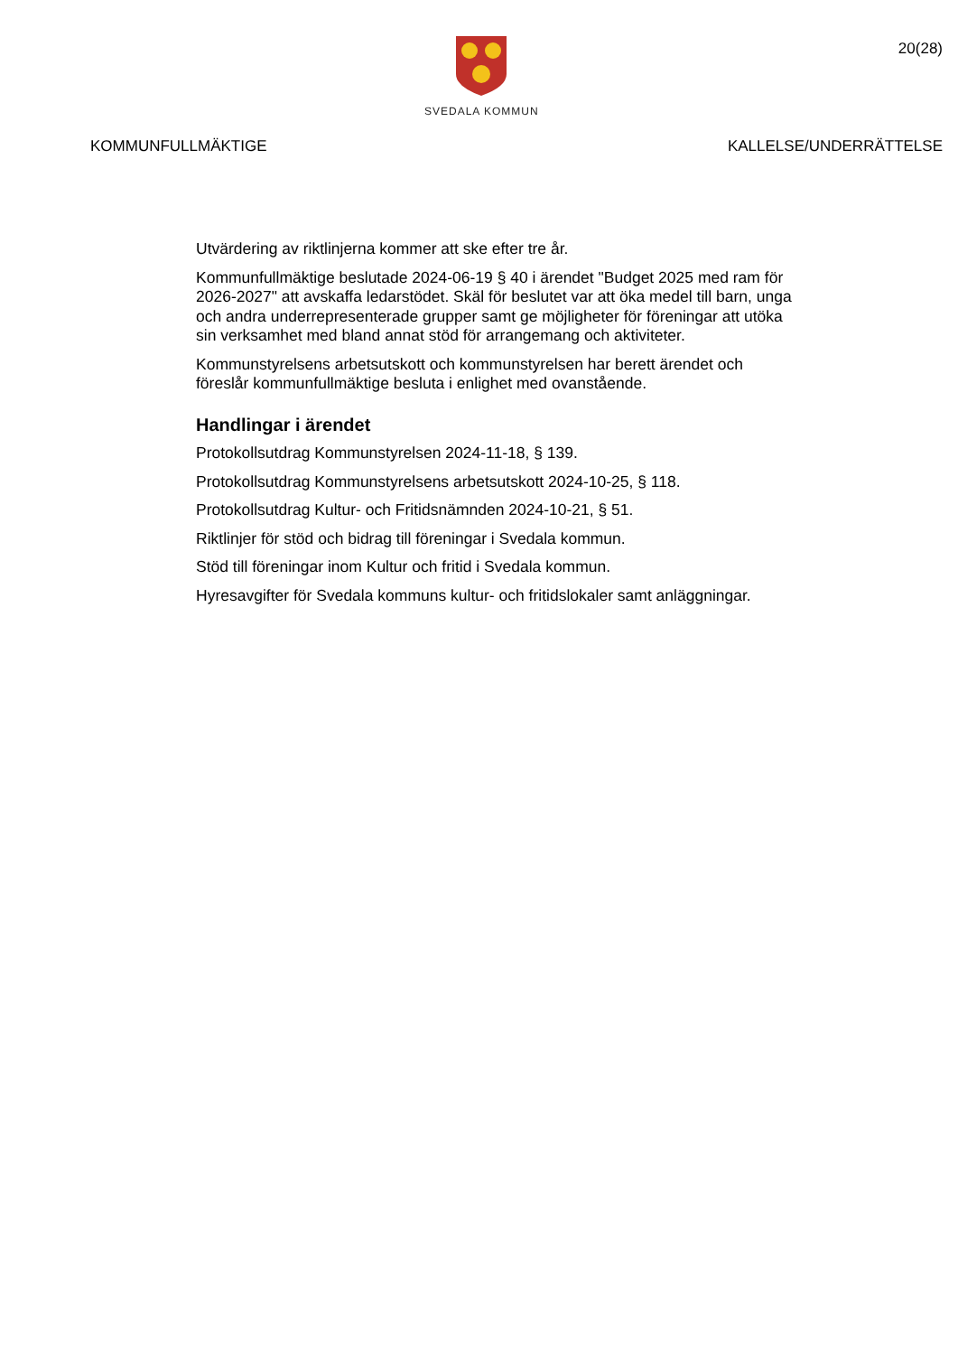SVEDALA KOMMUN
20(28)
KOMMUNFULLMÄKTIGE KALLELSE/UNDERRÄTTELSE
Utvärdering av riktlinjerna kommer att ske efter tre år.
Kommunfullmäktige beslutade 2024-06-19 § 40 i ärendet "Budget 2025 med ram för 2026-2027" att avskaffa ledarstödet. Skäl för beslutet var att öka medel till barn, unga och andra underrepresenterade grupper samt ge möjligheter för föreningar att utöka sin verksamhet med bland annat stöd för arrangemang och aktiviteter.
Kommunstyrelsens arbetsutskott och kommunstyrelsen har berett ärendet och föreslår kommunfullmäktige besluta i enlighet med ovanstående.
Handlingar i ärendet
Protokollsutdrag Kommunstyrelsen 2024-11-18, § 139.
Protokollsutdrag Kommunstyrelsens arbetsutskott 2024-10-25, § 118.
Protokollsutdrag Kultur- och Fritidsnämnden 2024-10-21, § 51.
Riktlinjer för stöd och bidrag till föreningar i Svedala kommun.
Stöd till föreningar inom Kultur och fritid i Svedala kommun.
Hyresavgifter för Svedala kommuns kultur- och fritidslokaler samt anläggningar.